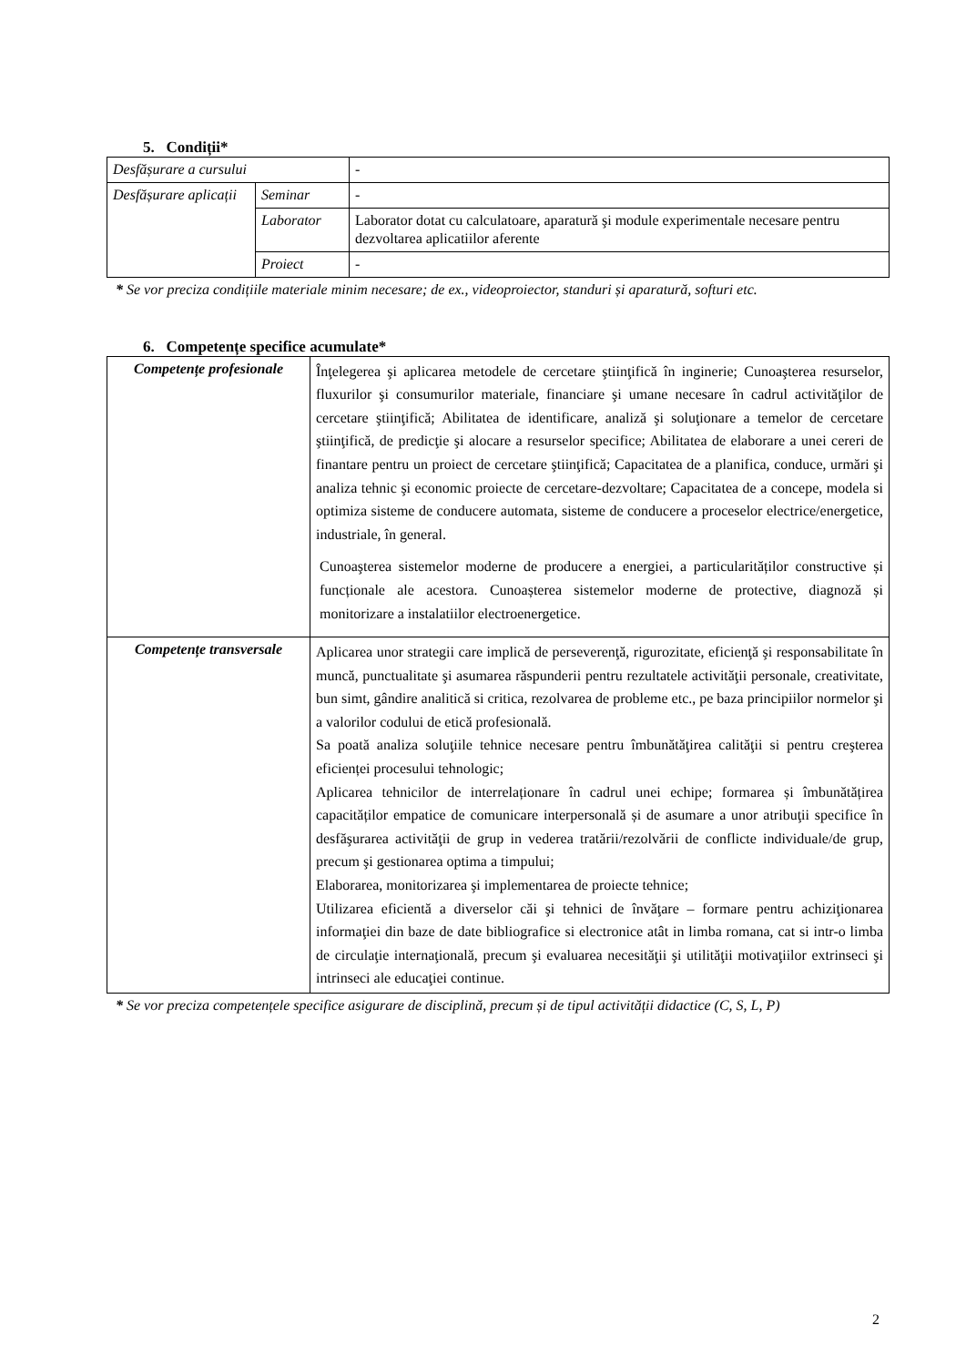5. Condiții*
| Desfășurare a cursului | | - |
| Desfășurare aplicații | Seminar | - |
| | Laborator | Laborator dotat cu calculatoare, aparatură şi module experimentale necesare pentru dezvoltarea aplicatiilor aferente |
| | Proiect | - |
* Se vor preciza condițiile materiale minim necesare; de ex., videoproiector, standuri și aparatură, softuri etc.
6. Competențe specifice acumulate*
| Competențe profesionale | Înţelegerea şi aplicarea metodele de cercetare ştiinţifică în inginerie; Cunoaşterea resurselor, fluxurilor şi consumurilor materiale, financiare şi umane necesare în cadrul activităţilor de cercetare ştiinţifică; Abilitatea de identificare, analiză şi soluţionare a temelor de cercetare ştiinţifică, de predicţie şi alocare a resurselor specifice; Abilitatea de elaborare a unei cereri de finantare pentru un proiect de cercetare ştiinţifică; Capacitatea de a planifica, conduce, urmări şi analiza tehnic şi economic proiecte de cercetare-dezvoltare; Capacitatea de a concepe, modela si optimiza sisteme de conducere automata, sisteme de conducere a proceselor electrice/energetice, industriale, în general. Cunoaşterea sistemelor moderne de producere a energiei, a particularităților constructive și funcționale ale acestora. Cunoașterea sistemelor moderne de protective, diagnoză și monitorizare a instalatiilor electroenergetice. |
| Competențe transversale | Aplicarea unor strategii care implică de perseverenţă, rigurozitate, eficienţă şi responsabilitate în muncă, punctualitate şi asumarea răspunderii pentru rezultatele activităţii personale, creativitate, bun simt, gândire analitică si critica, rezolvarea de probleme etc., pe baza principiilor normelor şi a valorilor codului de etică profesională. Sa poată analiza soluţiile tehnice necesare pentru îmbunătăţirea calităţii si pentru creşterea eficienței procesului tehnologic; Aplicarea tehnicilor de interrelaționare în cadrul unei echipe; formarea și îmbunătățirea capacităților empatice de comunicare interpersonală și de asumare a unor atribuţii specifice în desfăşurarea activităţii de grup in vederea tratării/rezolvării de conflicte individuale/de grup, precum şi gestionarea optima a timpului; Elaborarea, monitorizarea şi implementarea de proiecte tehnice; Utilizarea eficientă a diverselor căi şi tehnici de învăţare – formare pentru achiziţionarea informaţiei din baze de date bibliografice si electronice atât in limba romana, cat si intr-o limba de circulaţie internaţională, precum şi evaluarea necesităţii şi utilităţii motivaţiilor extrinseci şi intrinseci ale educaţiei continue. |
* Se vor preciza competențele specifice asigurare de disciplină, precum și de tipul activității didactice (C, S, L, P)
2